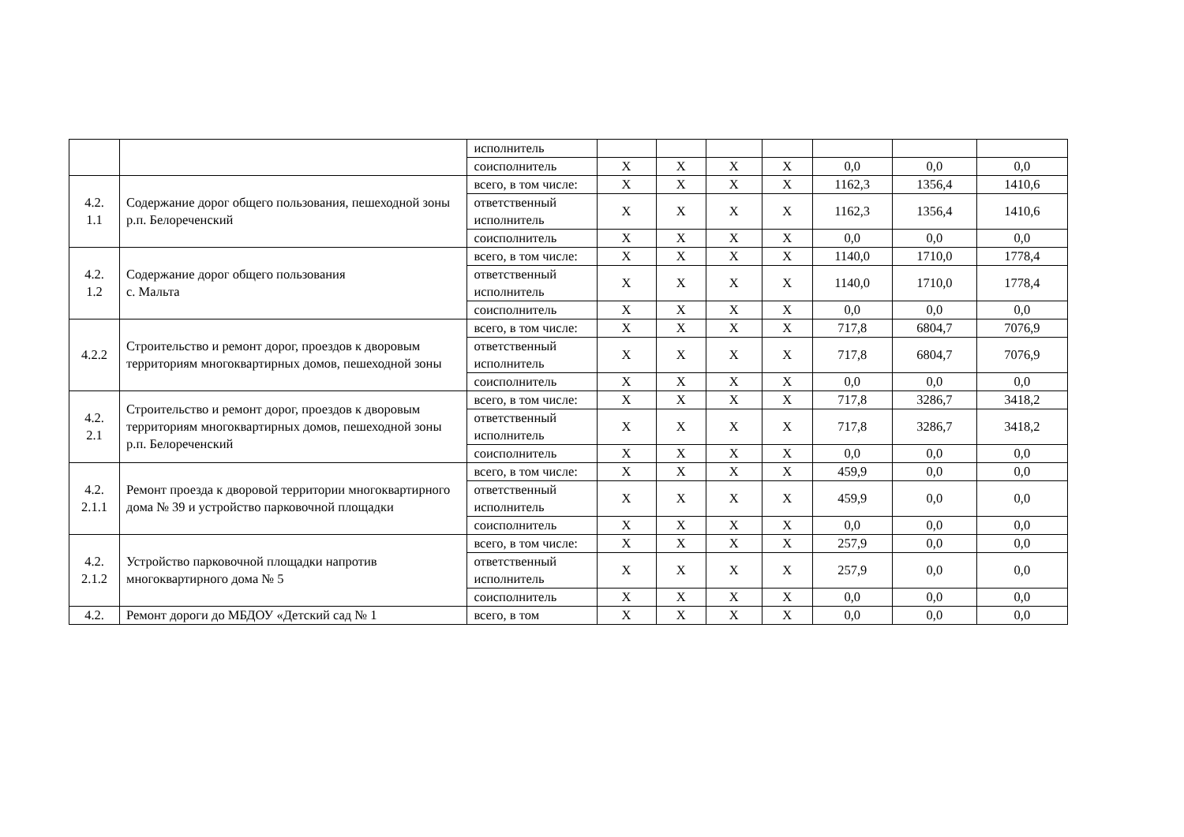| | | исполнитель | | | | | | | |
| | | соисполнитель | Х | Х | Х | Х | 0,0 | 0,0 | 0,0 |
| 4.2. 1.1 | Содержание дорог общего пользования, пешеходной зоны р.п. Белореченский | всего, в том числе: | Х | Х | Х | Х | 1162,3 | 1356,4 | 1410,6 |
| | | ответственный исполнитель | Х | Х | Х | Х | 1162,3 | 1356,4 | 1410,6 |
| | | соисполнитель | Х | Х | Х | Х | 0,0 | 0,0 | 0,0 |
| 4.2. 1.2 | Содержание дорог общего пользования с. Мальта | всего, в том числе: | Х | Х | Х | Х | 1140,0 | 1710,0 | 1778,4 |
| | | ответственный исполнитель | Х | Х | Х | Х | 1140,0 | 1710,0 | 1778,4 |
| | | соисполнитель | Х | Х | Х | Х | 0,0 | 0,0 | 0,0 |
| 4.2.2 | Строительство и ремонт дорог, проездов к дворовым территориям многоквартирных домов, пешеходной зоны | всего, в том числе: | Х | Х | Х | Х | 717,8 | 6804,7 | 7076,9 |
| | | ответственный исполнитель | Х | Х | Х | Х | 717,8 | 6804,7 | 7076,9 |
| | | соисполнитель | Х | Х | Х | Х | 0,0 | 0,0 | 0,0 |
| 4.2. 2.1 | Строительство и ремонт дорог, проездов к дворовым территориям многоквартирных домов, пешеходной зоны р.п. Белореченский | всего, в том числе: | Х | Х | Х | Х | 717,8 | 3286,7 | 3418,2 |
| | | ответственный исполнитель | Х | Х | Х | Х | 717,8 | 3286,7 | 3418,2 |
| | | соисполнитель | Х | Х | Х | Х | 0,0 | 0,0 | 0,0 |
| 4.2. 2.1.1 | Ремонт проезда к дворовой территории многоквартирного дома № 39 и устройство парковочной площадки | всего, в том числе: | Х | Х | Х | Х | 459,9 | 0,0 | 0,0 |
| | | ответственный исполнитель | Х | Х | Х | Х | 459,9 | 0,0 | 0,0 |
| | | соисполнитель | Х | Х | Х | Х | 0,0 | 0,0 | 0,0 |
| 4.2. 2.1.2 | Устройство парковочной площадки напротив многоквартирного дома № 5 | всего, в том числе: | Х | Х | Х | Х | 257,9 | 0,0 | 0,0 |
| | | ответственный исполнитель | Х | Х | Х | Х | 257,9 | 0,0 | 0,0 |
| | | соисполнитель | Х | Х | Х | Х | 0,0 | 0,0 | 0,0 |
| 4.2. | Ремонт дороги до МБДОУ «Детский сад № 1 | всего, в том | Х | Х | Х | Х | 0,0 | 0,0 | 0,0 |